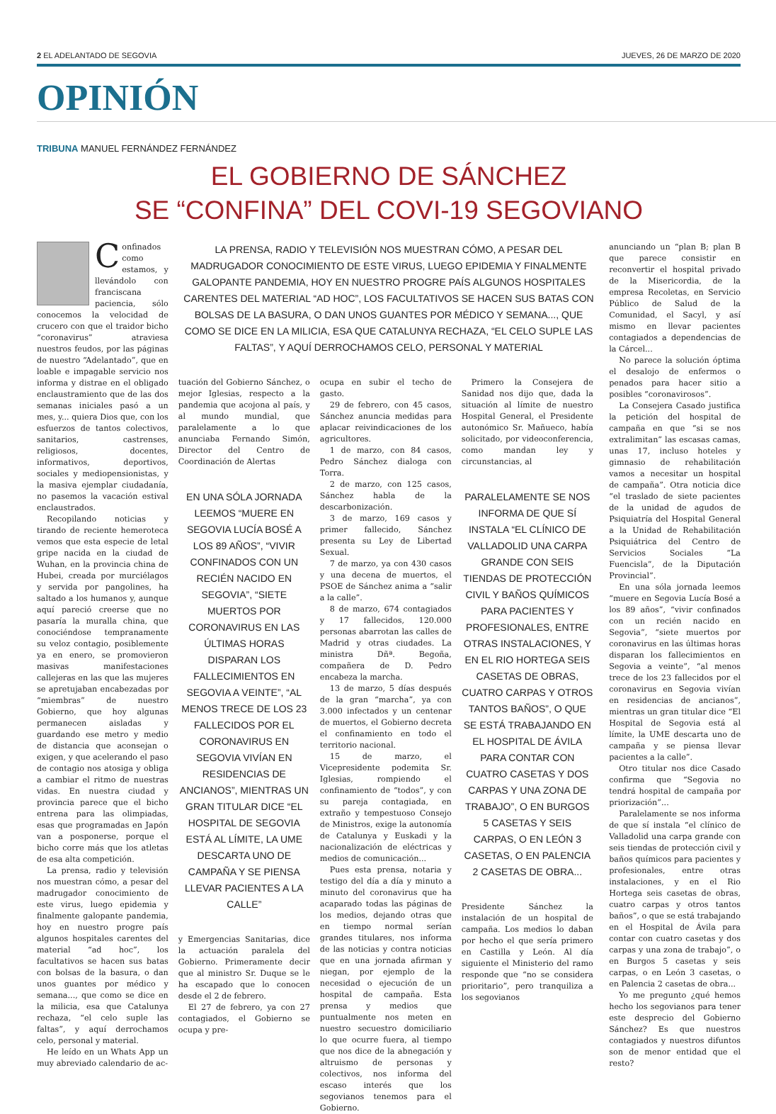2 EL ADELANTADO DE SEGOVIA JUEVES, 26 DE MARZO DE 2020
OPINIÓN
TRIBUNA MANUEL FERNÁNDEZ FERNÁNDEZ
EL GOBIERNO DE SÁNCHEZ
SE “CONFINA” DEL COVI-19 SEGOVIANO
Confinados como estamos, y llevándolo con franciscana paciencia, sólo conocemos la velocidad de crucero con que el traidor bicho “coronavirus” atraviesa nuestros feudos, por las páginas de nuestro “Adelantado”, que en loable e impagable servicio nos informa y distrae en el obligado enclaustramiento que de las dos semanas iniciales pasó a un mes, y... quiera Dios que, con los esfuerzos de tantos colectivos, sanitarios, castrenses, religiosos, docentes, informativos, deportivos, sociales y mediopensionistas, y la masiva ejemplar ciudadanía, no pasemos la vacación estival enclaustrados.
Recopilando noticias y tirando de reciente hemeroteca vemos que esta especie de letal gripe nacida en la ciudad de Wuhan, en la provincia china de Hubei, creada por murciélagos y servida por pangolines, ha saltado a los humanos y, aunque aquí pareció creerse que no pasaría la muralla china, que conociéndose tempranamente su veloz contagio, posiblemente ya en enero, se promovieron masivas manifestaciones callejeras en las que las mujeres se apretujaban encabezadas por “miembras” de nuestro Gobierno, que hoy algunas permanecen aisladas y guardando ese metro y medio de distancia que aconsejan o exigen, y que acelerando el paso de contagio nos atosiga y obliga a cambiar el ritmo de nuestras vidas. En nuestra ciudad y provincia parece que el bicho entrena para las olimpiadas, esas que programadas en Japón van a posponerse, porque el bicho corre más que los atletas de esa alta competición.
La prensa, radio y televisión nos muestran cómo, a pesar del madrugador conocimiento de este virus, luego epidemia y finalmente galopante pandemia, hoy en nuestro progre país algunos hospitales carentes del material “ad hoc”, los facultativos se hacen sus batas con bolsas de la basura, o dan unos guantes por médico y semana..., que como se dice en la milicia, esa que Catalunya rechaza, “el celo suple las faltas”, y aquí derrochamos celo, personal y material.
He leído en un Whats App un muy abreviado calendario de ac-
LA PRENSA, RADIO Y TELEVISIÓN NOS MUESTRAN CÓMO, A PESAR DEL MADRUGADOR CONOCIMIENTO DE ESTE VIRUS, LUEGO EPIDEMIA Y FINALMENTE GALOPANTE PANDEMIA, HOY EN NUESTRO PROGRE PAÍS ALGUNOS HOSPITALES CARENTES DEL MATERIAL “AD HOC”, LOS FACULTATIVOS SE HACEN SUS BATAS CON BOLSAS DE LA BASURA, O DAN UNOS GUANTES POR MÉDICO Y SEMANA..., QUE COMO SE DICE EN LA MILICIA, ESA QUE CATALUNYA RECHAZA, “EL CELO SUPLE LAS FALTAS”, Y AQUÍ DERROCHAMOS CELO, PERSONAL Y MATERIAL
tuación del Gobierno Sánchez, o mejor Iglesias, respecto a la pandemia que acojona al país, y al mundo mundial, que paralelamente a lo que anunciaba Fernando Simón, Director del Centro de Coordinación de Alertas
EN UNA SÓLA JORNADA LEEMOS “MUERE EN SEGOVIA LUCÍA BOSÉ A LOS 89 AÑOS”, “VIVIR CONFINADOS CON UN RECIÉN NACIDO EN SEGOVIA”, “SIETE MUERTOS POR CORONAVIRUS EN LAS ÚLTIMAS HORAS DISPARAN LOS FALLECIMIENTOS EN SEGOVIA A VEINTE”, “AL MENOS TRECE DE LOS 23 FALLECIDOS POR EL CORONAVIRUS EN SEGOVIA VIVÍAN EN RESIDENCIAS DE ANCIANOS”, MIENTRAS UN GRAN TITULAR DICE “EL HOSPITAL DE SEGOVIA ESTÁ AL LÍMITE, LA UME DESCARTA UNO DE CAMPAÑA Y SE PIENSA LLEVAR PACIENTES A LA CALLE”
y Emergencias Sanitarias, dice la actuación paralela del Gobierno. Primeramente decir que al ministro Sr. Duque se le ha escapado que lo conocen desde el 2 de febrero.
El 27 de febrero, ya con 27 contagiados, el Gobierno se ocupa y pre-
ocupa en subir el techo de gasto.
29 de febrero, con 45 casos, Sánchez anuncia medidas para aplacar reivindicaciones de los agricultores.
1 de marzo, con 84 casos, Pedro Sánchez dialoga con Torra.
2 de marzo, con 125 casos, Sánchez habla de la descarbonización.
3 de marzo, 169 casos y primer fallecido, Sánchez presenta su Ley de Libertad Sexual.
7 de marzo, ya con 430 casos y una decena de muertos, el PSOE de Sánchez anima a “salir a la calle”.
8 de marzo, 674 contagiados y 17 fallecidos, 120.000 personas abarrotan las calles de Madrid y otras ciudades. La ministra Dñª. Begoña, compañera de D. Pedro encabeza la marcha.
13 de marzo, 5 días después de la gran “marcha”, ya con 3.000 infectados y un centenar de muertos, el Gobierno decreta el confinamiento en todo el territorio nacional.
15 de marzo, el Vicepresidente podemita Sr. Iglesias, rompiendo el confinamiento de “todos”, y con su pareja contagiada, en extraño y tempestuoso Consejo de Ministros, exige la autonomía de Catalunya y Euskadi y la nacionalización de eléctricas y medios de comunicación...
Pues esta prensa, notaria y testigo del día a día y minuto a minuto del coronavirus que ha acaparado todas las páginas de los medios, dejando otras que en tiempo normal serían grandes titulares, nos informa de las noticias y contra noticias que en una jornada afirman y niegan, por ejemplo de la necesidad o ejecución de un hospital de campaña. Esta prensa y medios que puntualmente nos meten en nuestro secuestro domiciliario lo que ocurre fuera, al tiempo que nos dice de la abnegación y altruismo de personas y colectivos, nos informa del escaso interés que los segovianos tenemos para el Gobierno.
Primero la Consejera de Sanidad nos dijo que, dada la situación al límite de nuestro Hospital General, el Presidente autonómico Sr. Mañueco, había solicitado, por videoconferencia, como mandan ley y circunstancias, al
PARALELAMENTE SE NOS INFORMA DE QUE SÍ INSTALA “EL CLÍNICO DE VALLADOLID UNA CARPA GRANDE CON SEIS TIENDAS DE PROTECCIÓN CIVIL Y BAÑOS QUÍMICOS PARA PACIENTES Y PROFESIONALES, ENTRE OTRAS INSTALACIONES, Y EN EL RIO HORTEGA SEIS CASETAS DE OBRAS, CUATRO CARPAS Y OTROS TANTOS BAÑOS”, O QUE SE ESTÁ TRABAJANDO EN EL HOSPITAL DE ÁVILA PARA CONTAR CON CUATRO CASETAS Y DOS CARPAS Y UNA ZONA DE TRABAJO”, O EN BURGOS 5 CASETAS Y SEIS CARPAS, O EN LEÓN 3 CASETAS, O EN PALENCIA 2 CASETAS DE OBRA...
Presidente Sánchez la instalación de un hospital de campaña. Los medios lo daban por hecho el que sería primero en Castilla y León. Al día siguiente el Ministerio del ramo responde que “no se considera prioritario”, pero tranquiliza a los segovianos
anunciando un “plan B; plan B que parece consistir en reconvertir el hospital privado de la Misericordia, de la empresa Recoletas, en Servicio Público de Salud de la Comunidad, el Sacyl, y así mismo en llevar pacientes contagiados a dependencias de la Cárcel...
No parece la solución óptima el desalojo de enfermos o penados para hacer sitio a posibles “coronavirosos”.
La Consejera Casado justifica la petición del hospital de campaña en que “si se nos extralimitan” las escasas camas, unas 17, incluso hoteles y gimnasio de rehabilitación vamos a necesitar un hospital de campaña”. Otra noticia dice “el traslado de siete pacientes de la unidad de agudos de Psiquiatría del Hospital General a la Unidad de Rehabilitación Psiquiátrica del Centro de Servicios Sociales “La Fuencisla”, de la Diputación Provincial”.
En una sóla jornada leemos “muere en Segovia Lucía Bosé a los 89 años”, “vivir confinados con un recién nacido en Segovia”, “siete muertos por coronavirus en las últimas horas disparan los fallecimientos en Segovia a veinte”, “al menos trece de los 23 fallecidos por el coronavirus en Segovia vivían en residencias de ancianos”, mientras un gran titular dice “El Hospital de Segovia está al límite, la UME descarta uno de campaña y se piensa llevar pacientes a la calle”.
Otro titular nos dice Casado confirma que “Segovia no tendrá hospital de campaña por priorización”...
Paralelamente se nos informa de que sí instala “el clínico de Valladolid una carpa grande con seis tiendas de protección civil y baños químicos para pacientes y profesionales, entre otras instalaciones, y en el Rio Hortega seis casetas de obras, cuatro carpas y otros tantos baños”, o que se está trabajando en el Hospital de Ávila para contar con cuatro casetas y dos carpas y una zona de trabajo”, o en Burgos 5 casetas y seis carpas, o en León 3 casetas, o en Palencia 2 casetas de obra...
Yo me pregunto ¿qué hemos hecho los segovianos para tener este desprecio del Gobierno Sánchez? Es que nuestros contagiados y nuestros difuntos son de menor entidad que el resto?